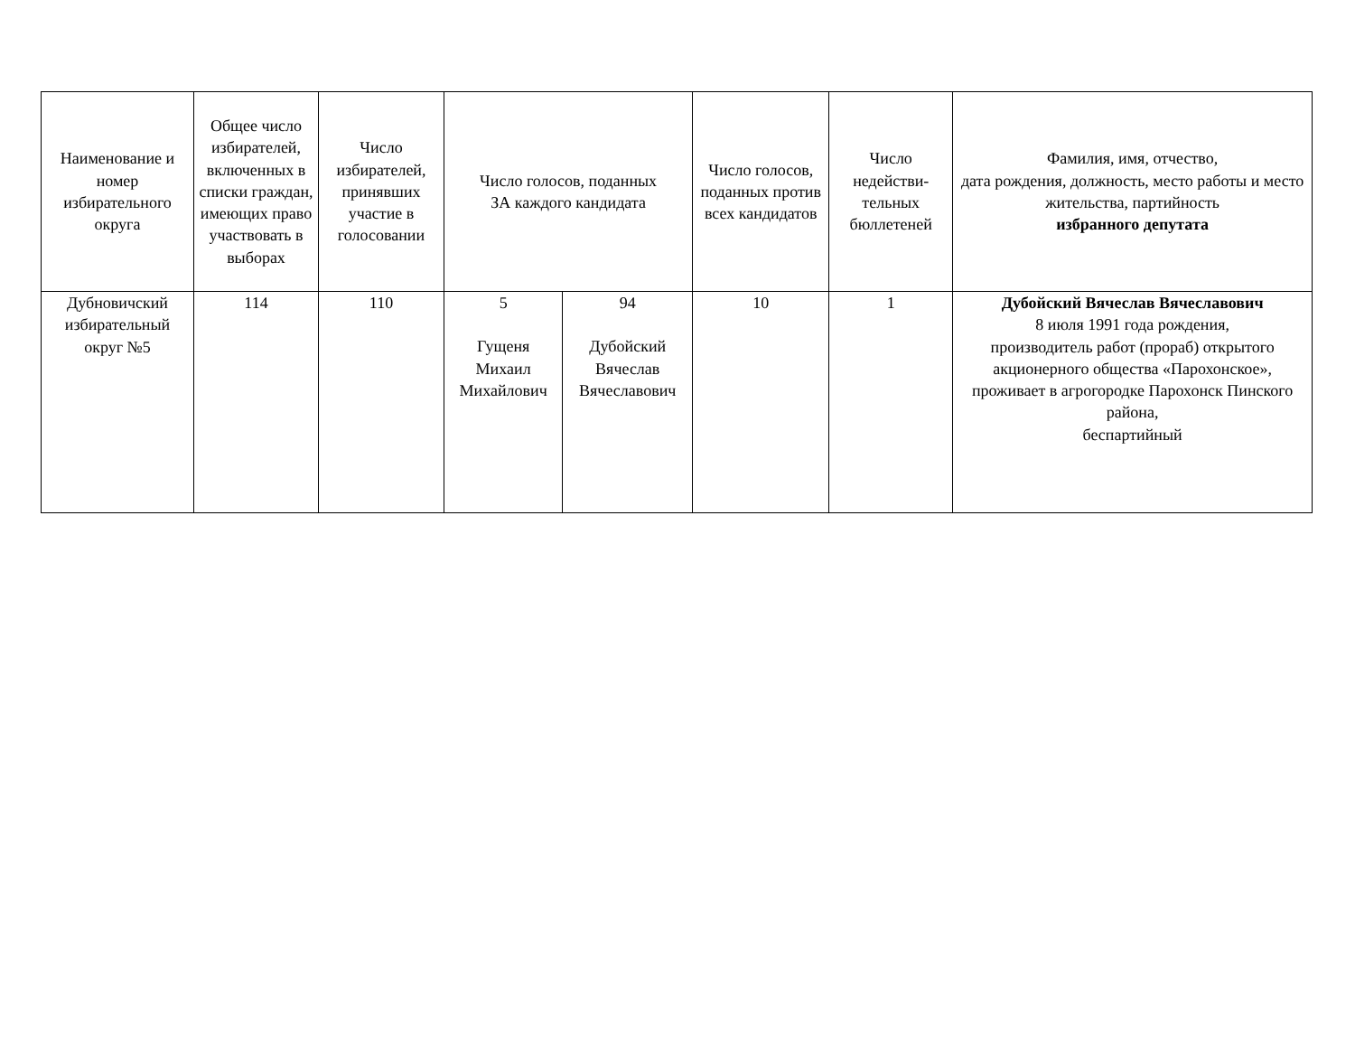| Наименование и номер избирательного округа | Общее число избирателей, включенных в списки граждан, имеющих право участвовать в выборах | Число избирателей, принявших участие в голосовании | Число голосов, поданных ЗА каждого кандидата | | Число голосов, поданных против всех кандидатов | Число недействи-тельных бюллетеней | Фамилия, имя, отчество, дата рождения, должность, место работы и место жительства, партийность избранного депутата |
| --- | --- | --- | --- | --- | --- | --- | --- |
| Дубновичский избирательный округ №5 | 114 | 110 | 5 Гущеня Михаил Михайлович | 94 Дубойский Вячеслав Вячеславович | 10 | 1 | Дубойский Вячеслав Вячеславович 8 июля 1991 года рождения, производитель работ (прораб) открытого акционерного общества «Парохонское», проживает в агрогородке Парохонск Пинского района, беспартийный |